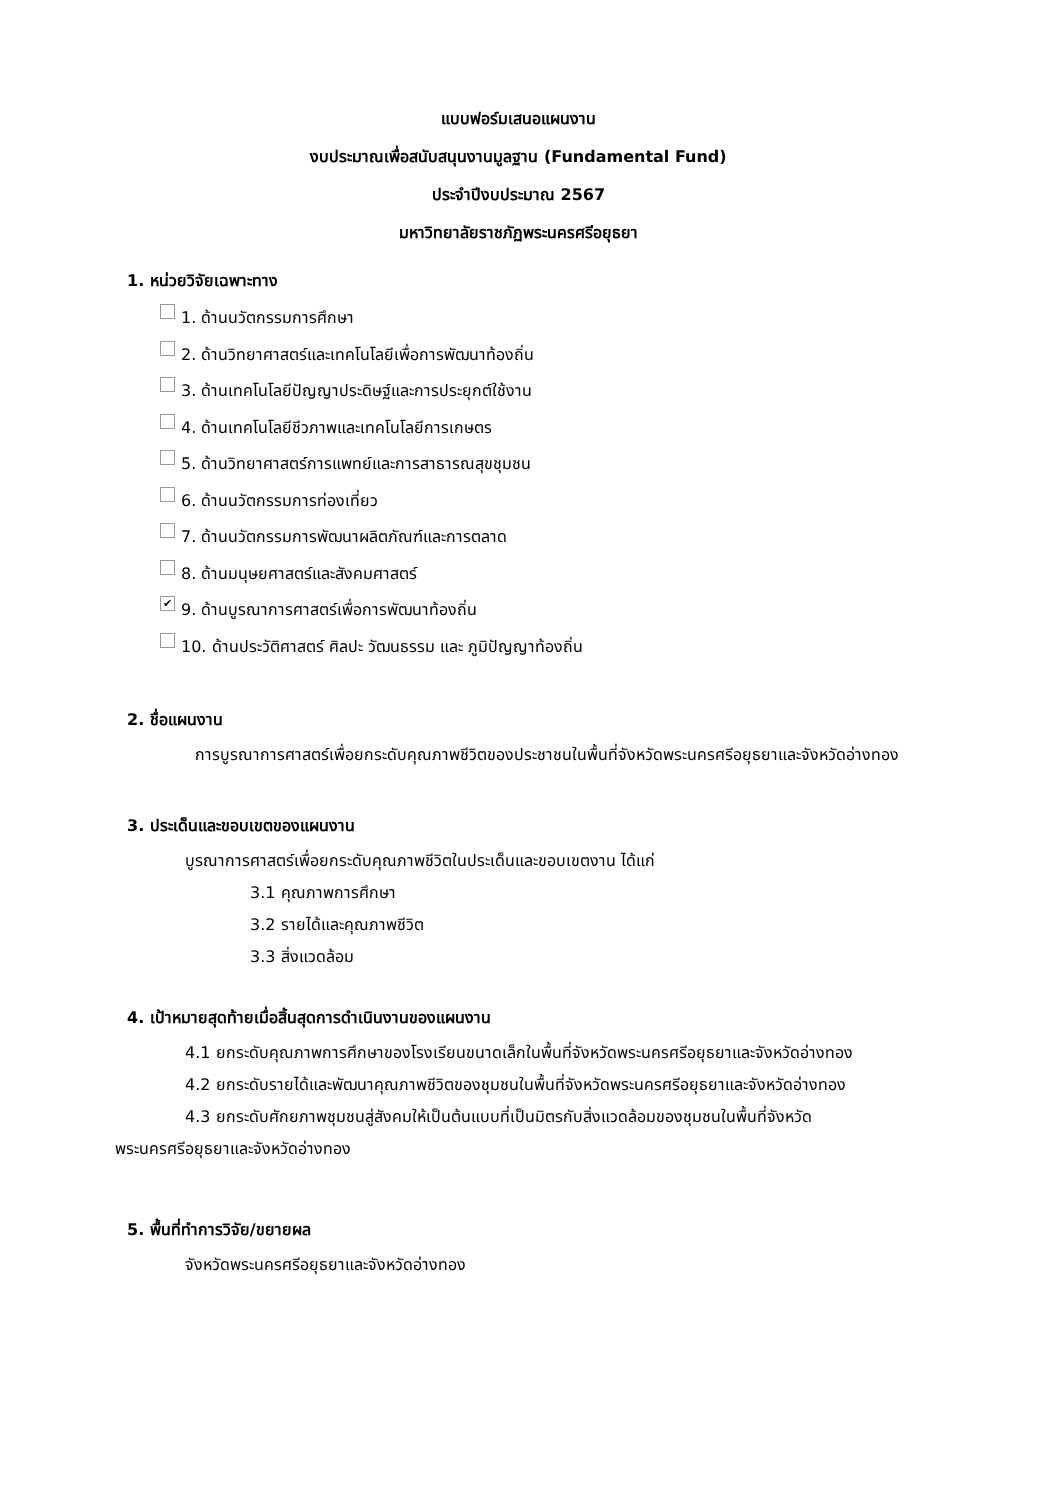แบบฟอร์มเสนอแผนงาน
งบประมาณเพื่อสนับสนุนงานมูลฐาน (Fundamental Fund)
ประจำปีงบประมาณ 2567
มหาวิทยาลัยราชภัฏพระนครศรีอยุธยา
1. หน่วยวิจัยเฉพาะทาง
1. ด้านนวัตกรรมการศึกษา
2. ด้านวิทยาศาสตร์และเทคโนโลยีเพื่อการพัฒนาท้องถิ่น
3. ด้านเทคโนโลยีปัญญาประดิษฐ์และการประยุกต์ใช้งาน
4. ด้านเทคโนโลยีชีวภาพและเทคโนโลยีการเกษตร
5. ด้านวิทยาศาสตร์การแพทย์และการสาธารณสุขชุมชน
6. ด้านนวัตกรรมการท่องเที่ยว
7. ด้านนวัตกรรมการพัฒนาผลิตภัณฑ์และการตลาด
8. ด้านมนุษยศาสตร์และสังคมศาสตร์
✔ 9. ด้านบูรณาการศาสตร์เพื่อการพัฒนาท้องถิ่น
10. ด้านประวัติศาสตร์ ศิลปะ วัฒนธรรม และ ภูมิปัญญาท้องถิ่น
2. ชื่อแผนงาน
การบูรณาการศาสตร์เพื่อยกระดับคุณภาพชีวิตของประชาชนในพื้นที่จังหวัดพระนครศรีอยุธยาและจังหวัดอ่างทอง
3. ประเด็นและขอบเขตของแผนงาน
บูรณาการศาสตร์เพื่อยกระดับคุณภาพชีวิตในประเด็นและขอบเขตงาน ได้แก่
3.1 คุณภาพการศึกษา
3.2 รายได้และคุณภาพชีวิต
3.3 สิ่งแวดล้อม
4. เป้าหมายสุดท้ายเมื่อสิ้นสุดการดำเนินงานของแผนงาน
4.1 ยกระดับคุณภาพการศึกษาของโรงเรียนขนาดเล็กในพื้นที่จังหวัดพระนครศรีอยุธยาและจังหวัดอ่างทอง
4.2 ยกระดับรายได้และพัฒนาคุณภาพชีวิตของชุมชนในพื้นที่จังหวัดพระนครศรีอยุธยาและจังหวัดอ่างทอง
4.3 ยกระดับศักยภาพชุมชนสู่สังคมให้เป็นต้นแบบที่เป็นมิตรกับสิ่งแวดล้อมของชุมชนในพื้นที่จังหวัดพระนครศรีอยุธยาและจังหวัดอ่างทอง
5. พื้นที่ทำการวิจัย/ขยายผล
จังหวัดพระนครศรีอยุธยาและจังหวัดอ่างทอง